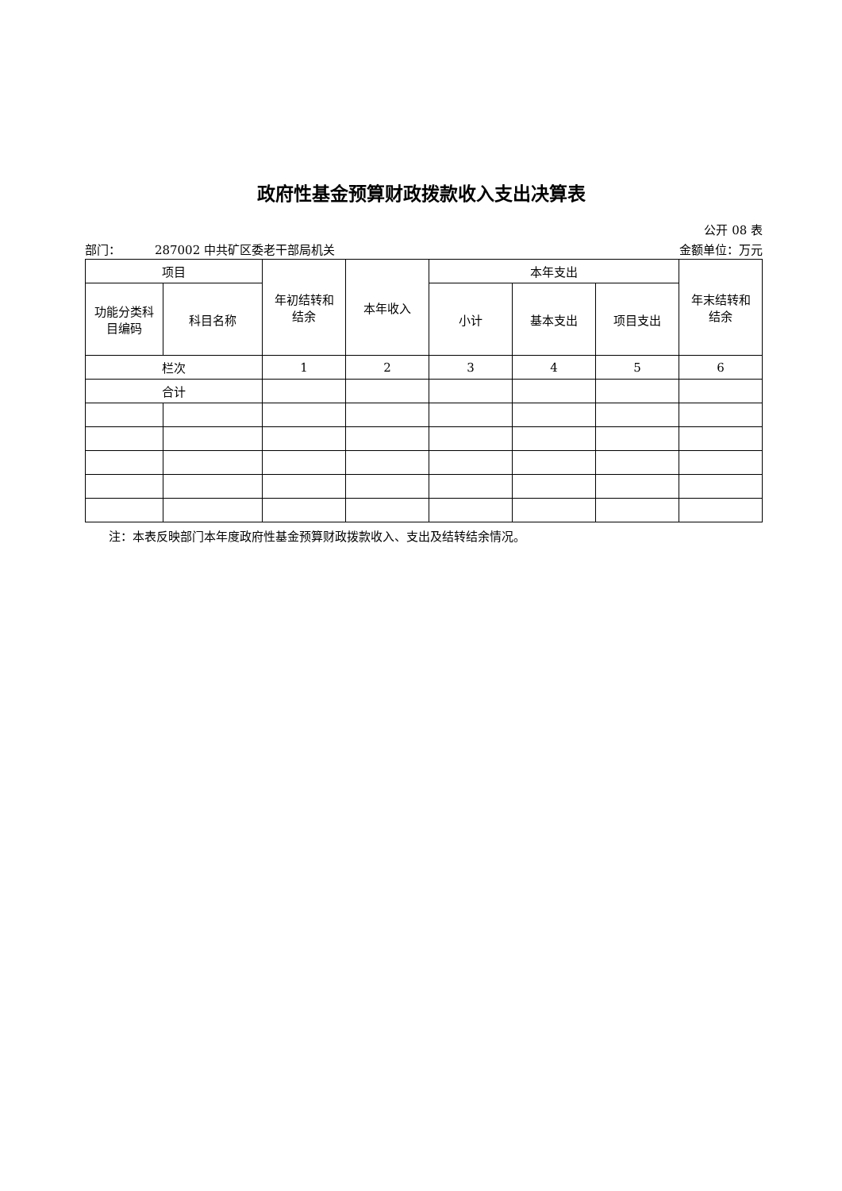政府性基金预算财政拨款收入支出决算表
公开 08 表
部门： 287002 中共矿区委老干部局机关 金额单位：万元
| 项目 | | 年初结转和 结余 | 本年收入 | 本年支出 | | | 年末结转和 结余 |
| 功能分类科 目编码 | 科目名称 | | | 小计 | 基本支出 | 项目支出 | |
| 栏次 | | 1 | 2 | 3 | 4 | 5 | 6 |
| 合计 | | | | | | | |
注：本表反映部门本年度政府性基金预算财政拨款收入、支出及结转结余情况。